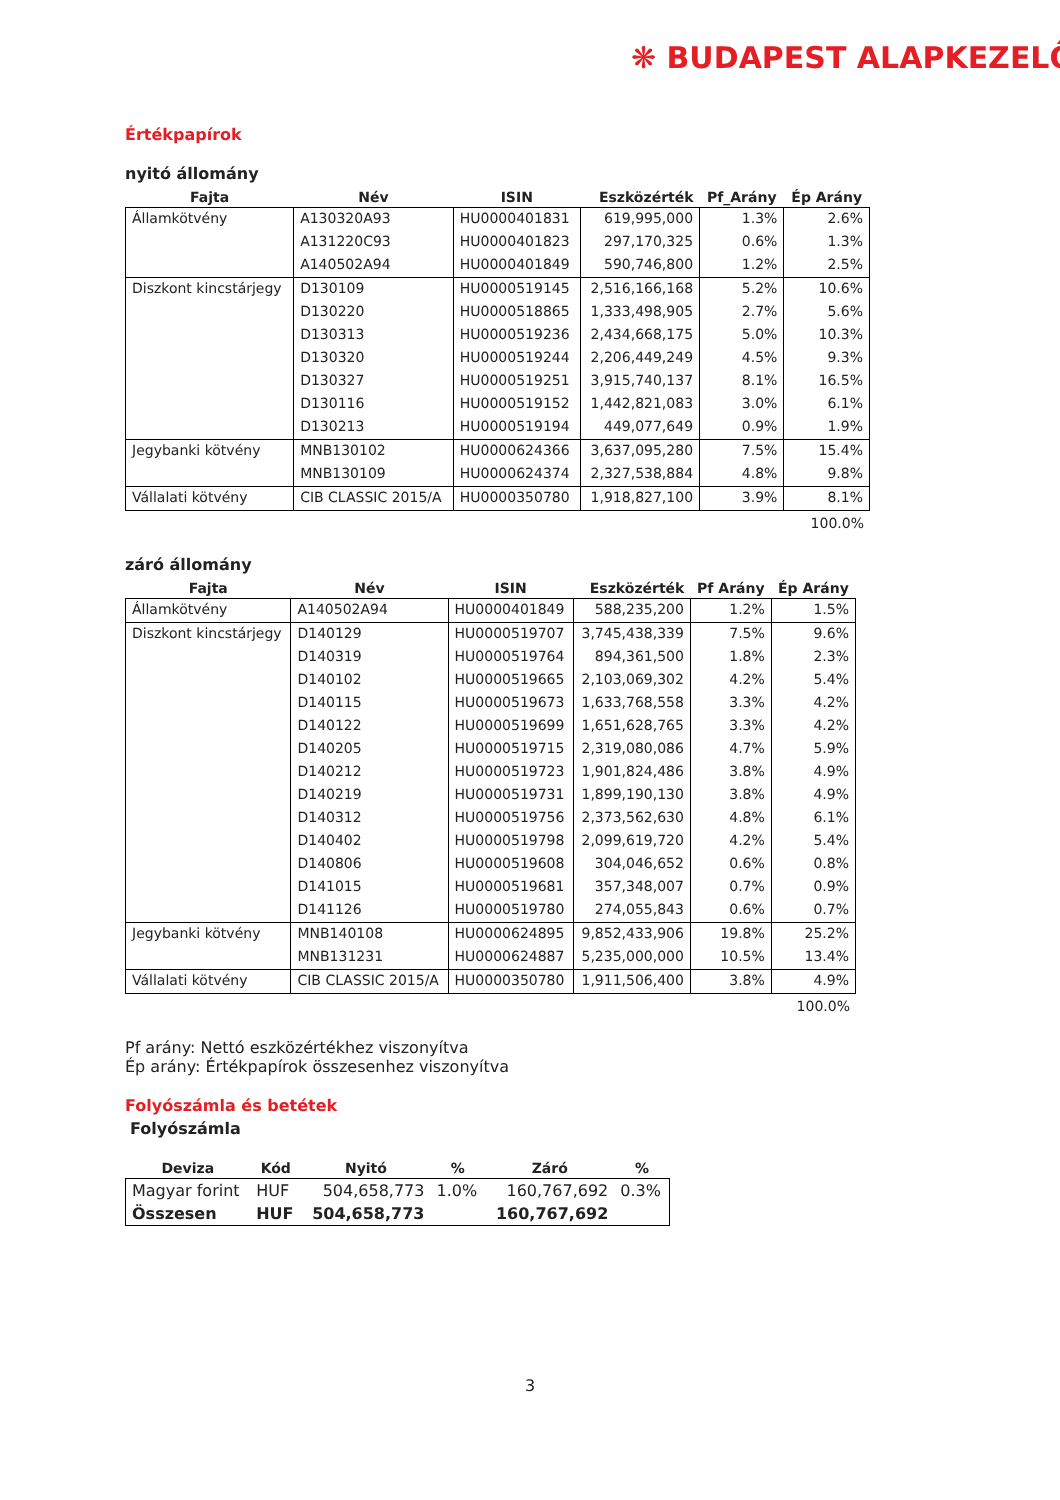❋ BUDAPEST ALAPKEZELŐ
Értékpapírok
nyitó állomány
| Fajta | Név | ISIN | Eszközérték | Pf_Arány | Ép Arány |
| --- | --- | --- | --- | --- | --- |
| Államkötvény | A130320A93 | HU0000401831 | 619,995,000 | 1.3% | 2.6% |
| | A131220C93 | HU0000401823 | 297,170,325 | 0.6% | 1.3% |
| | A140502A94 | HU0000401849 | 590,746,800 | 1.2% | 2.5% |
| Diszkont kincstárjegy | D130109 | HU0000519145 | 2,516,166,168 | 5.2% | 10.6% |
| | D130220 | HU0000518865 | 1,333,498,905 | 2.7% | 5.6% |
| | D130313 | HU0000519236 | 2,434,668,175 | 5.0% | 10.3% |
| | D130320 | HU0000519244 | 2,206,449,249 | 4.5% | 9.3% |
| | D130327 | HU0000519251 | 3,915,740,137 | 8.1% | 16.5% |
| | D130116 | HU0000519152 | 1,442,821,083 | 3.0% | 6.1% |
| | D130213 | HU0000519194 | 449,077,649 | 0.9% | 1.9% |
| Jegybanki kötvény | MNB130102 | HU0000624366 | 3,637,095,280 | 7.5% | 15.4% |
| | MNB130109 | HU0000624374 | 2,327,538,884 | 4.8% | 9.8% |
| Vállalati kötvény | CIB CLASSIC 2015/A | HU0000350780 | 1,918,827,100 | 3.9% | 8.1% |
100.0%
záró állomány
| Fajta | Név | ISIN | Eszközérték | Pf Arány | Ép Arány |
| --- | --- | --- | --- | --- | --- |
| Államkötvény | A140502A94 | HU0000401849 | 588,235,200 | 1.2% | 1.5% |
| Diszkont kincstárjegy | D140129 | HU0000519707 | 3,745,438,339 | 7.5% | 9.6% |
| | D140319 | HU0000519764 | 894,361,500 | 1.8% | 2.3% |
| | D140102 | HU0000519665 | 2,103,069,302 | 4.2% | 5.4% |
| | D140115 | HU0000519673 | 1,633,768,558 | 3.3% | 4.2% |
| | D140122 | HU0000519699 | 1,651,628,765 | 3.3% | 4.2% |
| | D140205 | HU0000519715 | 2,319,080,086 | 4.7% | 5.9% |
| | D140212 | HU0000519723 | 1,901,824,486 | 3.8% | 4.9% |
| | D140219 | HU0000519731 | 1,899,190,130 | 3.8% | 4.9% |
| | D140312 | HU0000519756 | 2,373,562,630 | 4.8% | 6.1% |
| | D140402 | HU0000519798 | 2,099,619,720 | 4.2% | 5.4% |
| | D140806 | HU0000519608 | 304,046,652 | 0.6% | 0.8% |
| | D141015 | HU0000519681 | 357,348,007 | 0.7% | 0.9% |
| | D141126 | HU0000519780 | 274,055,843 | 0.6% | 0.7% |
| Jegybanki kötvény | MNB140108 | HU0000624895 | 9,852,433,906 | 19.8% | 25.2% |
| | MNB131231 | HU0000624887 | 5,235,000,000 | 10.5% | 13.4% |
| Vállalati kötvény | CIB CLASSIC 2015/A | HU0000350780 | 1,911,506,400 | 3.8% | 4.9% |
100.0%
Pf arány: Nettó eszközértékhez viszonyítva
Ép arány: Értékpapírok összesenhez viszonyítva
Folyószámla és betétek
Folyószámla
| Deviza | Kód | Nyitó | % | Záró | % |
| --- | --- | --- | --- | --- | --- |
| Magyar forint | HUF | 504,658,773 | 1.0% | 160,767,692 | 0.3% |
| Összesen | HUF | 504,658,773 | | 160,767,692 | |
3